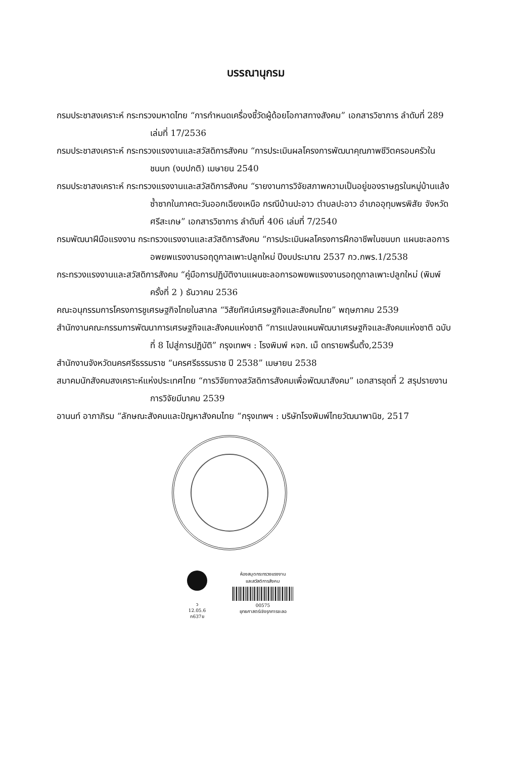บรรณานุกรม
กรมประชาสงเคราะห์ กระทรวงมหาดไทย “การกำหนดเครื่องชี้วัดผู้ด้อยโอกาสทางสังคม” เอกสารวิชาการ ลำดับที่ 289 เล่มที่ 17/2536
กรมประชาสงเคราะห์ กระทรวงแรงงานและสวัสดิการสังคม “การประเมินผลโครงการพัฒนาคุณภาพชีวิตครอบครัวในชนบท (งบปกติ) เมษายน 2540
กรมประชาสงเคราะห์ กระทรวงแรงงานและสวัสดิการสังคม “รายงานการวิจัยสภาพความเป็นอยู่ของราษฎรในหมู่บ้านแล้งซ้ำซากในภาคตะวันออกเฉียงเหนือ กรณีบ้านปะอาว ตำบลปะอาว อำเภออุทุมพรพิสัย จังหวัดศรีสะเกษ” เอกสารวิชาการ ลำดับที่ 406 เล่มที่ 7/2540
กรมพัฒนาฝีมือแรงงาน กระทรวงแรงงานและสวัสดิการสังคม “การประเมินผลโครงการฝึกอาชีพในชนบท แผนชะลอการอพยพแรงงานรอฤดูกาลเพาะปลูกใหม่ ปีงบประมาณ 2537 กว.กพร.1/2538
กระทรวงแรงงานและสวัสดิการสังคม “คู่มือการปฏิบัติงานแผนชะลอการอพยพแรงงานรอฤดูกาลเพาะปลูกใหม่ (พิมพ์ครั้งที่ 2 ) ธันวาคม 2536
คณะอนุกรรมการโครงการชูเศรษฐกิจไทยในสากล “วิสัยทัศน์เศรษฐกิจและสังคมไทย” พฤษภาคม 2539
สำนักงานคณะกรรมการพัฒนาการเศรษฐกิจและสังคมแห่งชาติ “การแปลงแผนพัฒนาเศรษฐกิจและสังคมแห่งชาติ ฉบับที่ 8 ไปสู่การปฏิบัติ” กรุงเทพฯ : โรงพิมพ์ หจก. เม็ ดทรายพริ้นติ้ง,2539
สำนักงานจังหวัดนครศรีธรรมราช “นครศรีธรรมราช ปี 2538” เมษายน 2538
สมาคมนักสังคมสงเคราะห์แห่งประเทศไทย “การวิจัยทางสวัสดิการสังคมเพื่อพัฒนาสังคม” เอกสารชุดที่ 2 สรุปรายงานการวิจัยมีนาคม 2539
อานนท์ อาภาภิรม “ลักษณะสังคมและปัญหาสังคมไทย “กรุงเทพฯ : บริษัทโรงพิมพ์ไทยวัฒนาพานิช, 2517
ว
12.05.6
ก637ย
ห้องสมุดกระทรวงแรงงาน
และสวัสดิการสังคม
00575
ยุทธศาสตร์เชิงรุกการชะลอ